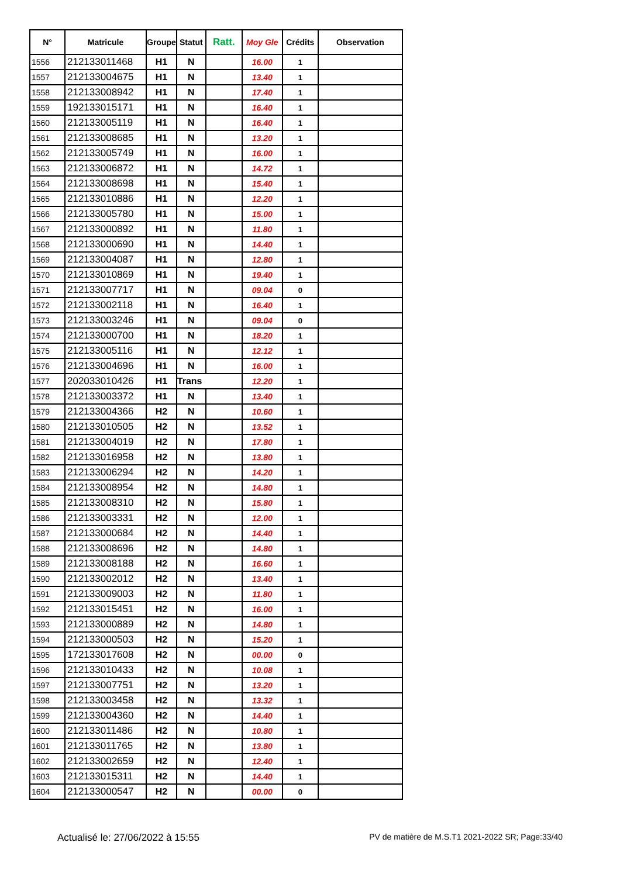| N° | Matricule | Groupe | Statut | Ratt. | Moy Gle | Crédits | Observation |
| --- | --- | --- | --- | --- | --- | --- | --- |
| 1556 | 212133011468 | H1 | N | | 16.00 | 1 | |
| 1557 | 212133004675 | H1 | N | | 13.40 | 1 | |
| 1558 | 212133008942 | H1 | N | | 17.40 | 1 | |
| 1559 | 192133015171 | H1 | N | | 16.40 | 1 | |
| 1560 | 212133005119 | H1 | N | | 16.40 | 1 | |
| 1561 | 212133008685 | H1 | N | | 13.20 | 1 | |
| 1562 | 212133005749 | H1 | N | | 16.00 | 1 | |
| 1563 | 212133006872 | H1 | N | | 14.72 | 1 | |
| 1564 | 212133008698 | H1 | N | | 15.40 | 1 | |
| 1565 | 212133010886 | H1 | N | | 12.20 | 1 | |
| 1566 | 212133005780 | H1 | N | | 15.00 | 1 | |
| 1567 | 212133000892 | H1 | N | | 11.80 | 1 | |
| 1568 | 212133000690 | H1 | N | | 14.40 | 1 | |
| 1569 | 212133004087 | H1 | N | | 12.80 | 1 | |
| 1570 | 212133010869 | H1 | N | | 19.40 | 1 | |
| 1571 | 212133007717 | H1 | N | | 09.04 | 0 | |
| 1572 | 212133002118 | H1 | N | | 16.40 | 1 | |
| 1573 | 212133003246 | H1 | N | | 09.04 | 0 | |
| 1574 | 212133000700 | H1 | N | | 18.20 | 1 | |
| 1575 | 212133005116 | H1 | N | | 12.12 | 1 | |
| 1576 | 212133004696 | H1 | N | | 16.00 | 1 | |
| 1577 | 202033010426 | H1 | Trans | | 12.20 | 1 | |
| 1578 | 212133003372 | H1 | N | | 13.40 | 1 | |
| 1579 | 212133004366 | H2 | N | | 10.60 | 1 | |
| 1580 | 212133010505 | H2 | N | | 13.52 | 1 | |
| 1581 | 212133004019 | H2 | N | | 17.80 | 1 | |
| 1582 | 212133016958 | H2 | N | | 13.80 | 1 | |
| 1583 | 212133006294 | H2 | N | | 14.20 | 1 | |
| 1584 | 212133008954 | H2 | N | | 14.80 | 1 | |
| 1585 | 212133008310 | H2 | N | | 15.80 | 1 | |
| 1586 | 212133003331 | H2 | N | | 12.00 | 1 | |
| 1587 | 212133000684 | H2 | N | | 14.40 | 1 | |
| 1588 | 212133008696 | H2 | N | | 14.80 | 1 | |
| 1589 | 212133008188 | H2 | N | | 16.60 | 1 | |
| 1590 | 212133002012 | H2 | N | | 13.40 | 1 | |
| 1591 | 212133009003 | H2 | N | | 11.80 | 1 | |
| 1592 | 212133015451 | H2 | N | | 16.00 | 1 | |
| 1593 | 212133000889 | H2 | N | | 14.80 | 1 | |
| 1594 | 212133000503 | H2 | N | | 15.20 | 1 | |
| 1595 | 172133017608 | H2 | N | | 00.00 | 0 | |
| 1596 | 212133010433 | H2 | N | | 10.08 | 1 | |
| 1597 | 212133007751 | H2 | N | | 13.20 | 1 | |
| 1598 | 212133003458 | H2 | N | | 13.32 | 1 | |
| 1599 | 212133004360 | H2 | N | | 14.40 | 1 | |
| 1600 | 212133011486 | H2 | N | | 10.80 | 1 | |
| 1601 | 212133011765 | H2 | N | | 13.80 | 1 | |
| 1602 | 212133002659 | H2 | N | | 12.40 | 1 | |
| 1603 | 212133015311 | H2 | N | | 14.40 | 1 | |
| 1604 | 212133000547 | H2 | N | | 00.00 | 0 | |
Actualisé le: 27/06/2022 à 15:55 PV de matière de M.S.T1 2021-2022 SR; Page:33/40